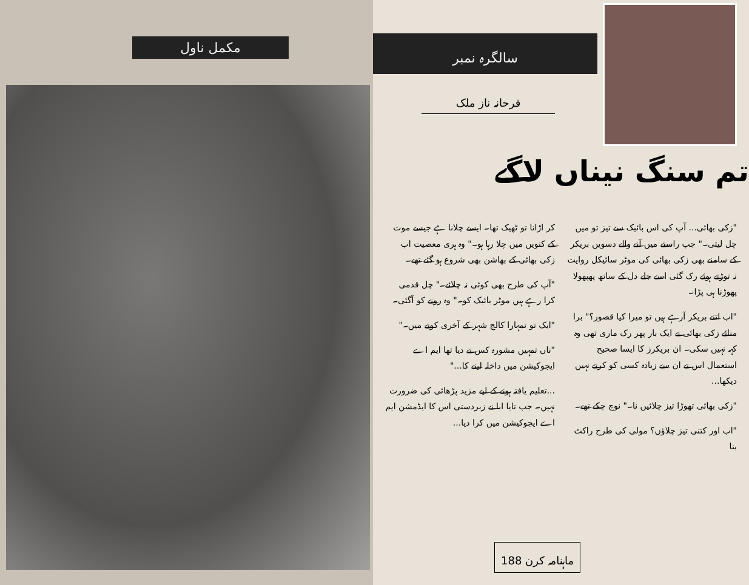مکمل ناول
سالگرہ نمبر
فرحانہ ناز ملک
تم سنگ نیناں لاگے
"زکی بھائی... آپ کی اس بائیک سے تیز تو میں چل لیتی۔" جب راستے میں آنے والے دسویں بریکر کے سامنے بھی زکی بھائی کی موٹر سائیکل روایت نہ توڑتے ہوئے رک گئی اسے جلے دل کے ساتھ پھپھولا پھوڑنا ہی پڑا۔
"اب اتنے بریکر آرہے ہیں تو میرا کیا قصور؟" برا منائے زکی بھائی نے ایک بار پھر رک ماری تھی وہ کہہ نہیں سکی۔ ان بریکرز کا ایسا صحیح استعمال اس نے ان سے زیادہ کسی کو کرتے نہیں دیکھا...
"زکی بھائی تھوڑا تیز چلائیں نا۔" نوچ چکے تھے۔
"اب اور کتنی تیز چلاؤں؟ مولی کی طرح راکٹ بنا
کر اڑانا تو ٹھیک تھا۔ ایسے چلانا ہے جیسے موت کے کنویں میں چلا رہا ہو۔" وہ ہری معصیت اب زکی بھائی کے بھاشن بھی شروع ہو گئے تھے۔
"آپ کی طرح بھی کوئی نہ چلائے۔" چل قدمی کرا رہے ہیں موٹر بائیک کو۔" وہ رونے کو آگئی۔
"ایک تو تمہارا کالج شہر کے آخری کونے میں۔"
"ناں تمہیں مشورہ کس نے دیا تھا ایم اے ایجوکیشن میں داخلہ لینے کا..."
...تعلیم یافتہ ہونے کے لیے مزید پڑھائی کی ضرورت نہیں۔ جب تایا ابا نے زبردستی اس کا ایڈمشن ایم اے ایجوکیشن میں کرا دیا...
ماہنامہ کرن 188